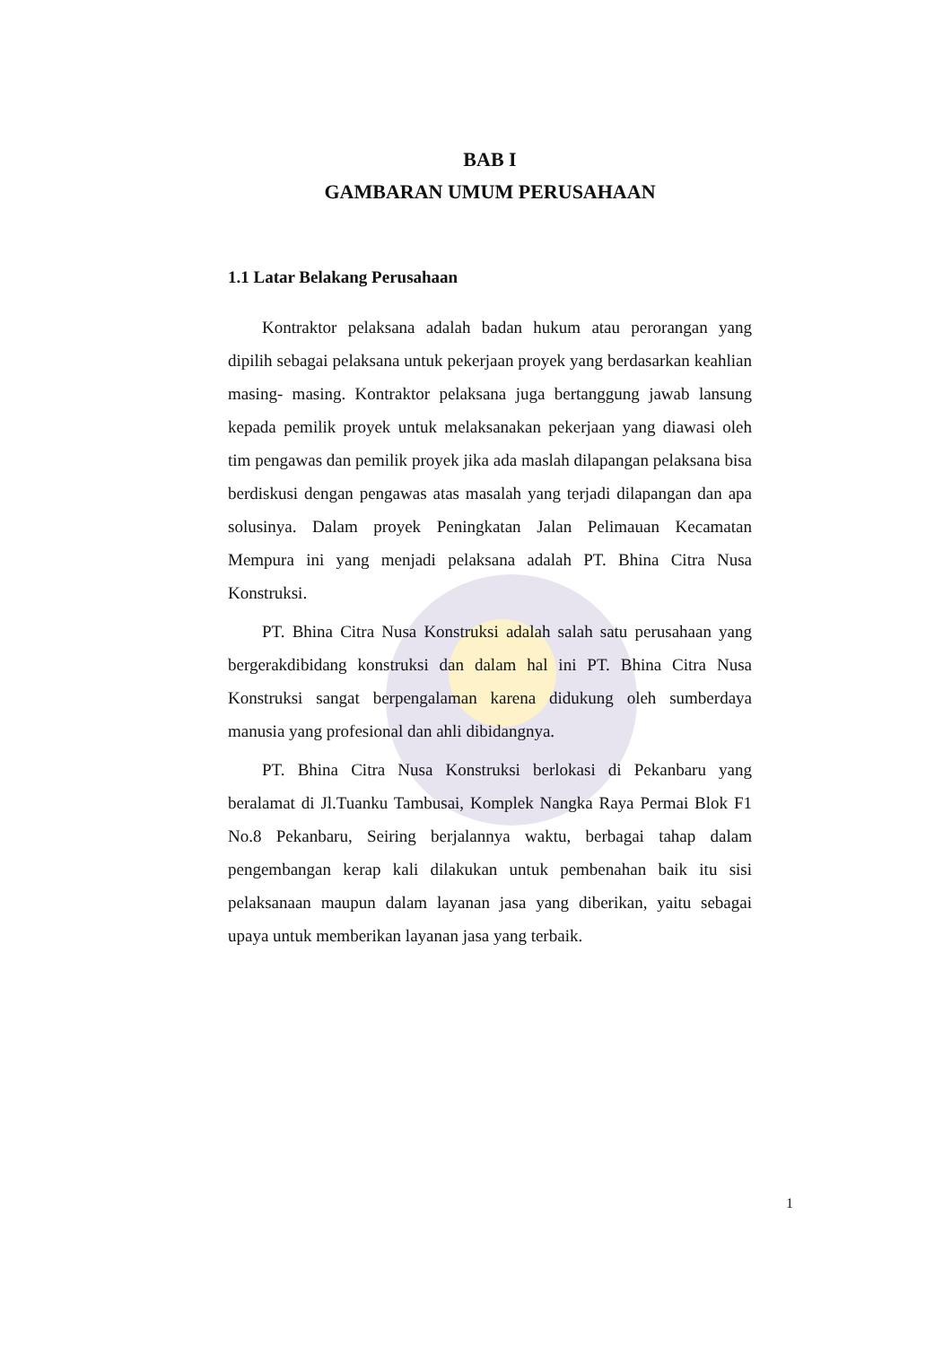BAB I
GAMBARAN UMUM PERUSAHAAN
1.1 Latar Belakang Perusahaan
Kontraktor pelaksana adalah badan hukum atau perorangan yang dipilih sebagai pelaksana untuk pekerjaan proyek yang berdasarkan keahlian masing- masing. Kontraktor pelaksana juga bertanggung jawab lansung kepada pemilik proyek untuk melaksanakan pekerjaan yang diawasi oleh tim pengawas dan pemilik proyek jika ada maslah dilapangan pelaksana bisa berdiskusi dengan pengawas atas masalah yang terjadi dilapangan dan apa solusinya. Dalam proyek Peningkatan Jalan Pelimauan Kecamatan Mempura ini yang menjadi pelaksana adalah PT. Bhina Citra Nusa Konstruksi.
PT. Bhina Citra Nusa Konstruksi adalah salah satu perusahaan yang bergerakdibidang konstruksi dan dalam hal ini PT. Bhina Citra Nusa Konstruksi sangat berpengalaman karena didukung oleh sumberdaya manusia yang profesional dan ahli dibidangnya.
PT. Bhina Citra Nusa Konstruksi berlokasi di Pekanbaru yang beralamat di Jl.Tuanku Tambusai, Komplek Nangka Raya Permai Blok F1 No.8 Pekanbaru, Seiring berjalannya waktu, berbagai tahap dalam pengembangan kerap kali dilakukan untuk pembenahan baik itu sisi pelaksanaan maupun dalam layanan jasa yang diberikan, yaitu sebagai upaya untuk memberikan layanan jasa yang terbaik.
1